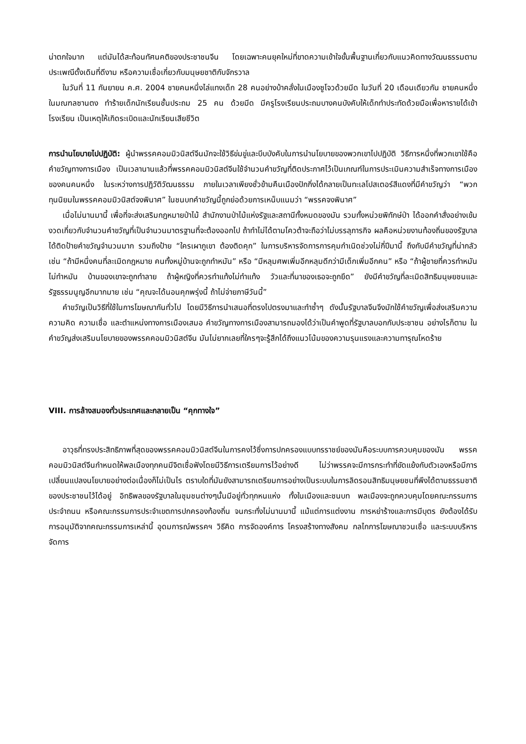น่าตกใจมาก แต่มันได้สะท้อนทัศนคติของประชาชนจีน โดยเฉพาะคนยุคใหม่ที่ขาดความเข้าใจขั้นพื้นฐานเกี่ยวกับแนวคิดทางวัฒนธรรมตามประเพณีดั้งเดิมที่ดีงาม หรือความเชื่อเกี่ยวกับมนุษยชาติกับจักรวาล
ในวันที่ 11 กันยายน ค.ศ. 2004 ชายคนหนึ่งไล่แทงเด็ก 28 คนอย่างบ้าคลั่งในเมืองซูโจวด้วยมีด ในวันที่ 20 เดือนเดียวกัน ชายคนหนึ่งในมณฑลซานตง ทำร้ายเด็กนักเรียนชั้นประถม 25 คน ด้วยมีด มีครูโรงเรียนประถมบางคนบังคับให้เด็กทำประทัดด้วยมือเพื่อหารายได้เข้าโรงเรียน เป็นเหตุให้เกิดระเบิดและนักเรียนเสียชีวิต
การนำนโยบายไปปฏิบัติ: ผู้นำพรรคคอมมิวนิสต์จีนมักจะใช้วิธีข่มขู่และบีบบังคับในการนำนโยบายของพวกเขาไปปฏิบัติ วิธีการหนึ่งที่พวกเขาใช้คือคำขวัญทางการเมือง เป็นเวลานานแล้วที่พรรคคอมมิวนิสต์จีนใช้จำนวนคำขวัญที่ติดประกาศไว้เป็นเกณฑ์ในการประเมินความสำเร็จทางการเมืองของคนคนหนึ่ง ในระหว่างการปฏิวัติวัฒนธรรม ภายในเวลาเพียงชั่วข้ามคืนเมืองปักกิ่งได้กลายเป็นทะเลโปสเตอร์สีแดงที่มีคำขวัญว่า “พวกทุนนิยมในพรรคคอมมิวนิสต์จงพินาศ” ในชนบทคำขวัญนี้ถูกย่อด้วยการเหน็บแนมว่า “พรรคจงพินาศ”
เมื่อไม่นานมานี้ เพื่อที่จะส่งเสริมกฎหมายป่าไม้ สำนักงานป่าไม้แห่งรัฐและสถานีทั้งหมดของมัน รวมทั้งหน่วยพิทักษ์ป่า ได้ออกคำสั่งอย่างเข้มงวดเกี่ยวกับจำนวนคำขวัญที่เป็นจำนวนมาตรฐานที่จะต้องออกไป ถ้าทำไม่ได้ตามโควต้าจะถือว่าไม่บรรลุภารกิจ ผลคือหน่วยงานท้องถิ่นของรัฐบาลได้ติดป้ายคำขวัญจำนวนมาก รวมถึงป้าย “ใครเผาภูเขา ต้องติดคุก” ในการบริหารจัดการการคุมกำเนิดช่วงไม่กี่ปีมานี้ ถึงกับมีคำขวัญที่น่ากลัว เช่น “ถ้ามีหนึ่งคนที่ละเมิดกฎหมาย คนทั้งหมู่บ้านจะถูกทำหมัน” หรือ “มีหลุมศพเพิ่มอีกหลุมดีกว่ามีเด็กเพิ่มอีกคน” หรือ “ถ้าผู้ชายที่ควรทำหมันไม่ทำหมัน บ้านของเขาจะถูกทำลาย ถ้าผู้หญิงที่ควรทำแท้งไม่ทำแท้ง วัวและที่นาของเธอจะถูกยึด” ยังมีคำขวัญที่ละเมิดสิทธิมนุษยชนและรัฐธรรมนูญอีกมากมาย เช่น “คุณจะได้นอนคุกพรุ่งนี้ ถ้าไม่จ่ายภาษีวันนี้”
คำขวัญเป็นวิธีที่ใช้ในการโฆษณากันทั่วไป โดยมีวิธีการนำเสนอที่ตรงไปตรงมาและทำซ้ำๆ ดังนั้นรัฐบาลจีนจึงมักใช้คำขวัญเพื่อส่งเสริมความความคิด ความเชื่อ และตำแหน่งทางการเมืองเสมอ คำขวัญทางการเมืองสามารถมองได้ว่าเป็นคำพูดที่รัฐบาลบอกกับประชาชน อย่างไรก็ตาม ในคำขวัญส่งเสริมนโยบายของพรรคคอมมิวนิสต์จีน มันไม่ยากเลยที่ใครๆจะรู้สึกได้ถึงแนวโน้มของความรุนแรงและความทารุณโหดร้าย
VIII. การล้างสมองทั่วประเทศและกลายเป็น “คุกทางใจ”
อาวุธที่ทรงประสิทธิภาพที่สุดของพรรคคอมมิวนิสต์จีนในการคงไว้ซึ่งการปกครองแบบทรราชย์ของมันคือระบบการควบคุมของมัน พรรคคอมมิวนิสต์จีนกำหนดให้พลเมืองทุกคนมีจิตเชื่อฟังโดยมีวิธีการเตรียมการไว้อย่างดี ไม่ว่าพรรคจะมีการกระทำที่ขัดแย้งกับตัวเองหรือมีการเปลี่ยนแปลงนโยบายอย่างต่อเนื่องก็ไม่เป็นไร ตราบใดที่มันยังสามารถเตรียมการอย่างเป็นระบบในการลิดรอนสิทธิมนุษยชนที่พึงได้ตามธรรมชาติของประชาชนไว้ได้อยู่ อิทธิพลของรัฐบาลในชุมชนต่างๆนั้นมีอยู่ทั่วทุกหนแห่ง ทั้งในเมืองและชนบท พลเมืองจะถูกควบคุมโดยคณะกรรมการประจำถนน หรือคณะกรรมการประจำเขตการปกครองท้องถิ่น จนกระทั่งไม่นานมานี้ แม้แต่การแต่งงาน การหย่าร้างและการมีบุตร ยังต้องได้รับการอนุมัติจากคณะกรรมการเหล่านี้ อุดมการณ์พรรคฯ วิธีคิด การจัดองค์การ โครงสร้างทางสังคม กลไกการโฆษณาชวนเชื่อ และระบบบริหารจัดการ